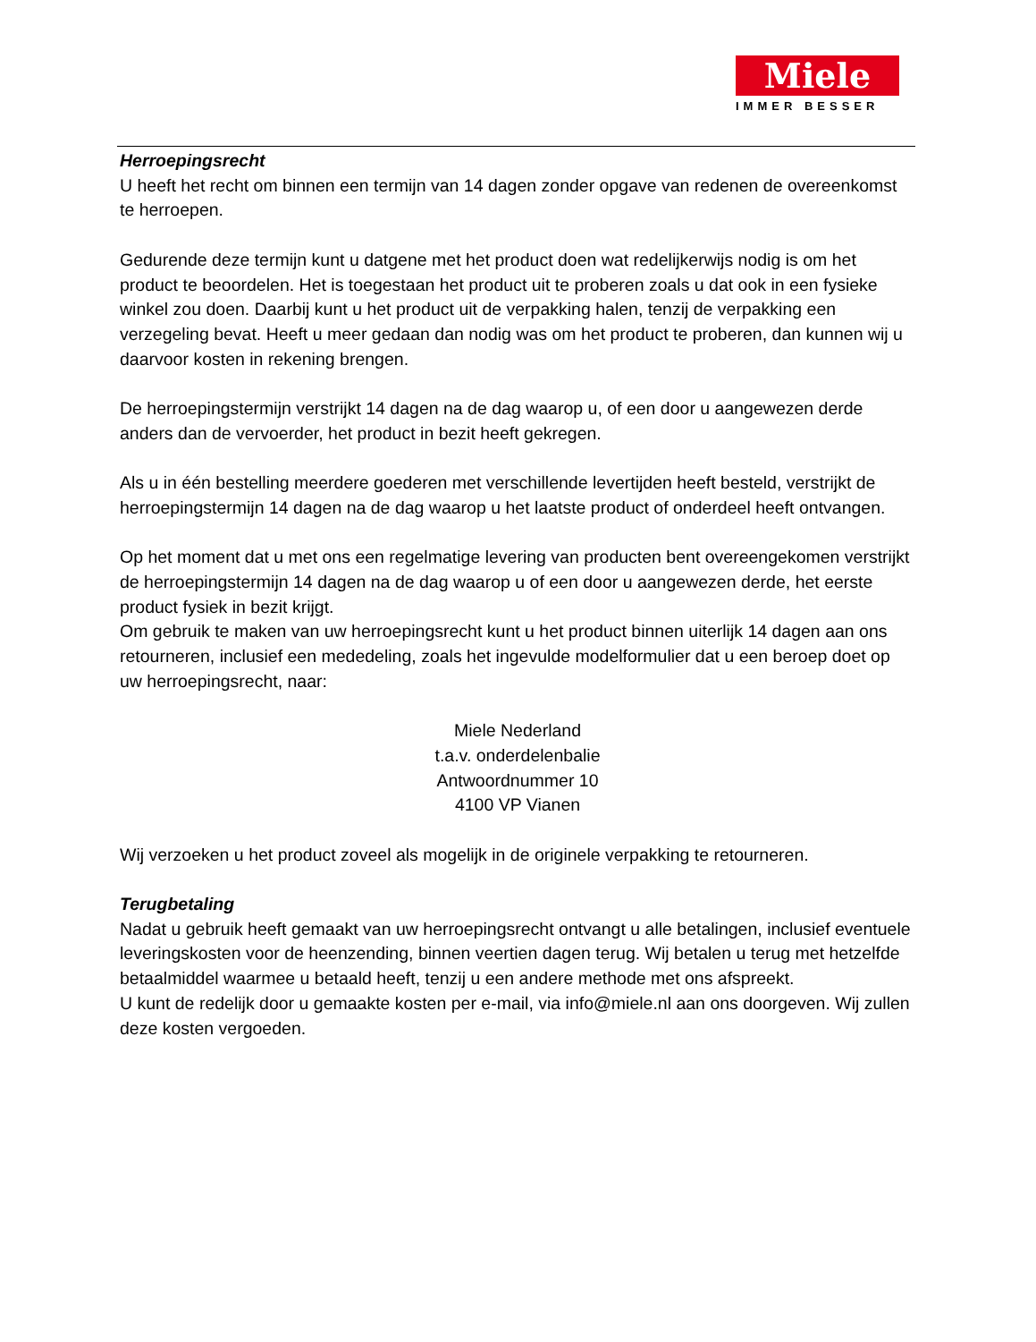Miele
IMMER BESSER
Herroepingsrecht
U heeft het recht om binnen een termijn van 14 dagen zonder opgave van redenen de overeenkomst te herroepen.
Gedurende deze termijn kunt u datgene met het product doen wat redelijkerwijs nodig is om het product te beoordelen. Het is toegestaan het product uit te proberen zoals u dat ook in een fysieke winkel zou doen. Daarbij kunt u het product uit de verpakking halen, tenzij de verpakking een verzegeling bevat. Heeft u meer gedaan dan nodig was om het product te proberen, dan kunnen wij u daarvoor kosten in rekening brengen.
De herroepingstermijn verstrijkt 14 dagen na de dag waarop u, of een door u aangewezen derde anders dan de vervoerder, het product in bezit heeft gekregen.
Als u in één bestelling meerdere goederen met verschillende levertijden heeft besteld, verstrijkt de herroepingstermijn 14 dagen na de dag waarop u het laatste product of onderdeel heeft ontvangen.
Op het moment dat u met ons een regelmatige levering van producten bent overeengekomen verstrijkt de herroepingstermijn 14 dagen na de dag waarop u of een door u aangewezen derde, het eerste product fysiek in bezit krijgt.
Om gebruik te maken van uw herroepingsrecht kunt u het product binnen uiterlijk 14 dagen aan ons retourneren, inclusief een mededeling, zoals het ingevulde modelformulier dat u een beroep doet op uw herroepingsrecht, naar:
Miele Nederland
t.a.v. onderdelenbalie
Antwoordnummer 10
4100 VP Vianen
Wij verzoeken u het product zoveel als mogelijk in de originele verpakking te retourneren.
Terugbetaling
Nadat u gebruik heeft gemaakt van uw herroepingsrecht ontvangt u alle betalingen, inclusief eventuele leveringskosten voor de heenzending, binnen veertien dagen terug. Wij betalen u terug met hetzelfde betaalmiddel waarmee u betaald heeft, tenzij u een andere methode met ons afspreekt.
U kunt de redelijk door u gemaakte kosten per e-mail, via info@miele.nl aan ons doorgeven. Wij zullen deze kosten vergoeden.